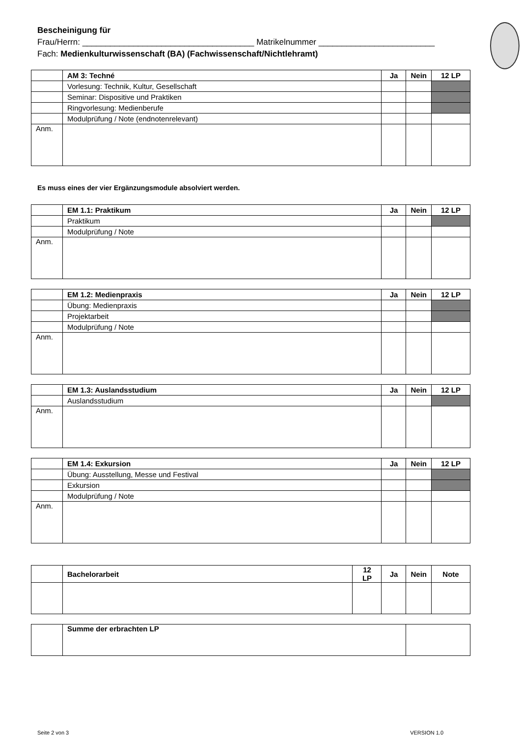Bescheinigung für
Frau/Herrn: _____________________________________ Matrikelnummer _________________________
Fach: Medienkulturwissenschaft (BA) (Fachwissenschaft/Nichtlehramt)
| | AM 3: Techné | Ja | Nein | 12 LP |
| | Vorlesung: Technik, Kultur, Gesellschaft | | | |
| | Seminar: Dispositive und Praktiken | | | |
| | Ringvorlesung: Medienberufe | | | |
| | Modulprüfung / Note (endnotenrelevant) | | | |
| Anm. | | | | |
Es muss eines der vier Ergänzungsmodule absolviert werden.
| | EM 1.1: Praktikum | Ja | Nein | 12 LP |
| | Praktikum | | | |
| | Modulprüfung / Note | | | |
| Anm. | | | | |
| | EM 1.2: Medienpraxis | Ja | Nein | 12 LP |
| | Übung: Medienpraxis | | | |
| | Projektarbeit | | | |
| | Modulprüfung / Note | | | |
| Anm. | | | | |
| | EM 1.3: Auslandsstudium | Ja | Nein | 12 LP |
| | Auslandsstudium | | | |
| Anm. | | | | |
| | EM 1.4: Exkursion | Ja | Nein | 12 LP |
| | Übung: Ausstellung, Messe und Festival | | | |
| | Exkursion | | | |
| | Modulprüfung / Note | | | |
| Anm. | | | | |
| | Bachelorarbeit | 12 LP | Ja | Nein | Note |
| | Summe der erbrachten LP | |
Seite 2 von 3 VERSION 1.0